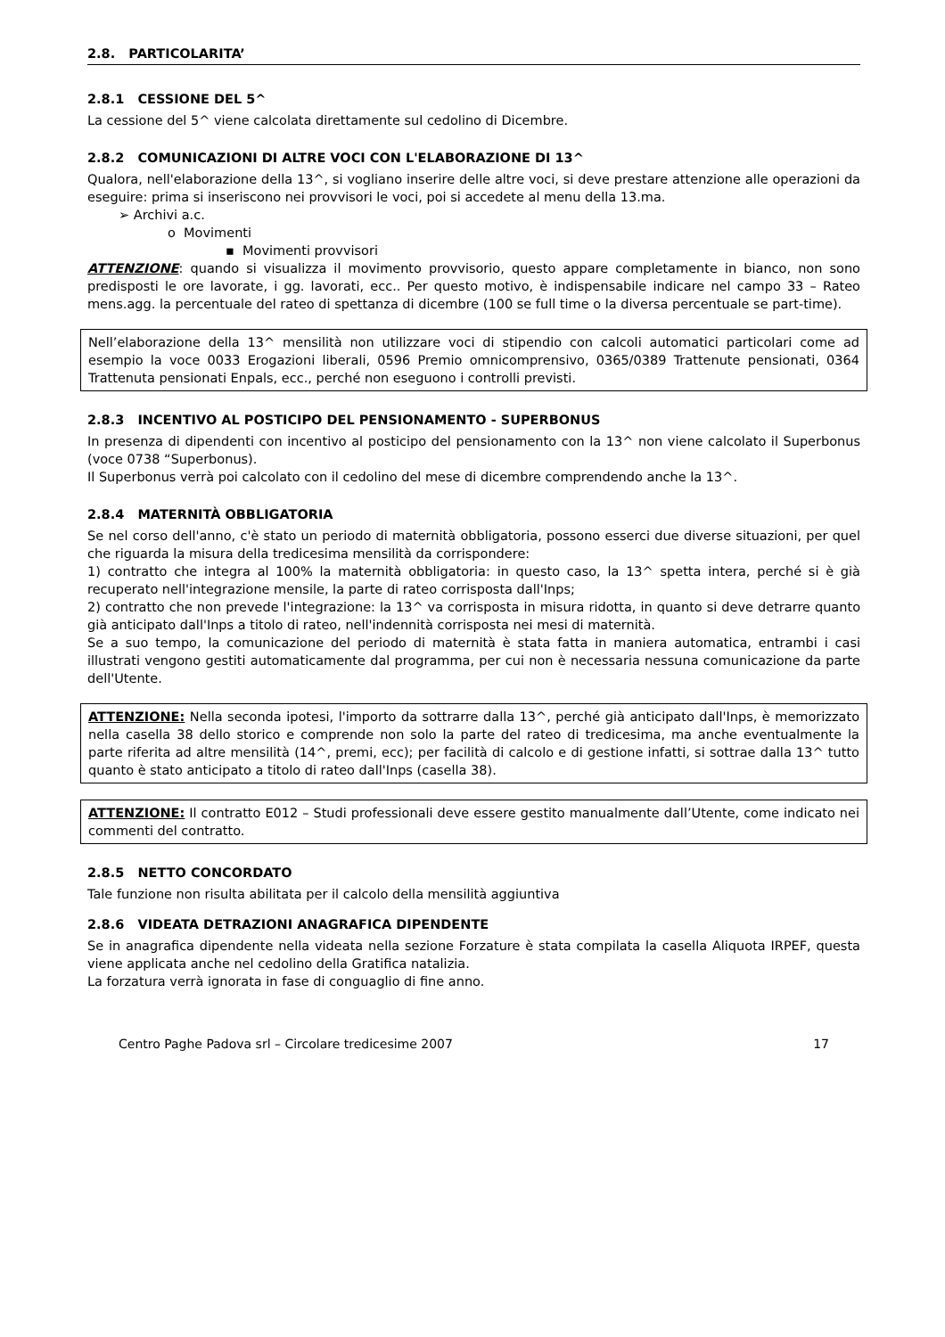2.8. PARTICOLARITA’
2.8.1 CESSIONE DEL 5^
La cessione del 5^ viene calcolata direttamente sul cedolino di Dicembre.
2.8.2 COMUNICAZIONI DI ALTRE VOCI CON L'ELABORAZIONE DI 13^
Qualora, nell'elaborazione della 13^, si vogliano inserire delle altre voci, si deve prestare attenzione alle operazioni da eseguire: prima si inseriscono nei provvisori le voci, poi si accedete al menu della 13.ma.
➢ Archivi a.c.
o Movimenti
▪ Movimenti provvisori
ATTENZIONE: quando si visualizza il movimento provvisorio, questo appare completamente in bianco, non sono predisposti le ore lavorate, i gg. lavorati, ecc.. Per questo motivo, è indispensabile indicare nel campo 33 – Rateo mens.agg. la percentuale del rateo di spettanza di dicembre (100 se full time o la diversa percentuale se part-time).
Nell’elaborazione della 13^ mensilità non utilizzare voci di stipendio con calcoli automatici particolari come ad esempio la voce 0033 Erogazioni liberali, 0596 Premio omnicomprensivo, 0365/0389 Trattenute pensionati, 0364 Trattenuta pensionati Enpals, ecc., perché non eseguono i controlli previsti.
2.8.3 INCENTIVO AL POSTICIPO DEL PENSIONAMENTO - SUPERBONUS
In presenza di dipendenti con incentivo al posticipo del pensionamento con la 13^ non viene calcolato il Superbonus (voce 0738 “Superbonus).
Il Superbonus verrà poi calcolato con il cedolino del mese di dicembre comprendendo anche la 13^.
2.8.4 MATERNITÀ OBBLIGATORIA
Se nel corso dell'anno, c'è stato un periodo di maternità obbligatoria, possono esserci due diverse situazioni, per quel che riguarda la misura della tredicesima mensilità da corrispondere:
1) contratto che integra al 100% la maternità obbligatoria: in questo caso, la 13^ spetta intera, perché si è già recuperato nell'integrazione mensile, la parte di rateo corrisposta dall'Inps;
2) contratto che non prevede l'integrazione: la 13^ va corrisposta in misura ridotta, in quanto si deve detrarre quanto già anticipato dall'Inps a titolo di rateo, nell'indennità corrisposta nei mesi di maternità.
Se a suo tempo, la comunicazione del periodo di maternità è stata fatta in maniera automatica, entrambi i casi illustrati vengono gestiti automaticamente dal programma, per cui non è necessaria nessuna comunicazione da parte dell'Utente.
ATTENZIONE: Nella seconda ipotesi, l'importo da sottrarre dalla 13^, perché già anticipato dall'Inps, è memorizzato nella casella 38 dello storico e comprende non solo la parte del rateo di tredicesima, ma anche eventualmente la parte riferita ad altre mensilità (14^, premi, ecc); per facilità di calcolo e di gestione infatti, si sottrae dalla 13^ tutto quanto è stato anticipato a titolo di rateo dall'Inps (casella 38).
ATTENZIONE: Il contratto E012 – Studi professionali deve essere gestito manualmente dall’Utente, come indicato nei commenti del contratto.
2.8.5 NETTO CONCORDATO
Tale funzione non risulta abilitata per il calcolo della mensilità aggiuntiva
2.8.6 VIDEATA DETRAZIONI ANAGRAFICA DIPENDENTE
Se in anagrafica dipendente nella videata nella sezione Forzature è stata compilata la casella Aliquota IRPEF, questa viene applicata anche nel cedolino della Gratifica natalizia.
La forzatura verrà ignorata in fase di conguaglio di fine anno.
Centro Paghe Padova srl – Circolare tredicesime 2007 17